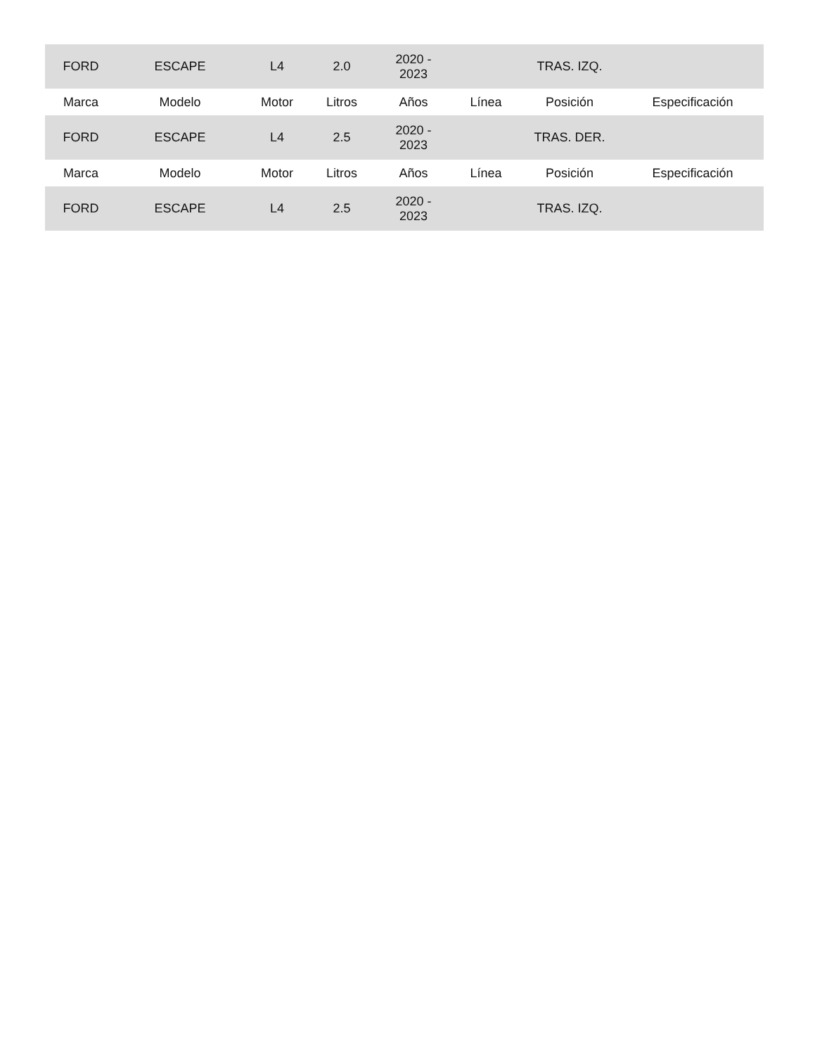| FORD | ESCAPE | L4 | 2.0 | 2020 - 2023 | | TRAS. IZQ. | |
| Marca | Modelo | Motor | Litros | Años | Línea | Posición | Especificación |
| FORD | ESCAPE | L4 | 2.5 | 2020 - 2023 | | TRAS. DER. | |
| Marca | Modelo | Motor | Litros | Años | Línea | Posición | Especificación |
| FORD | ESCAPE | L4 | 2.5 | 2020 - 2023 | | TRAS. IZQ. | |